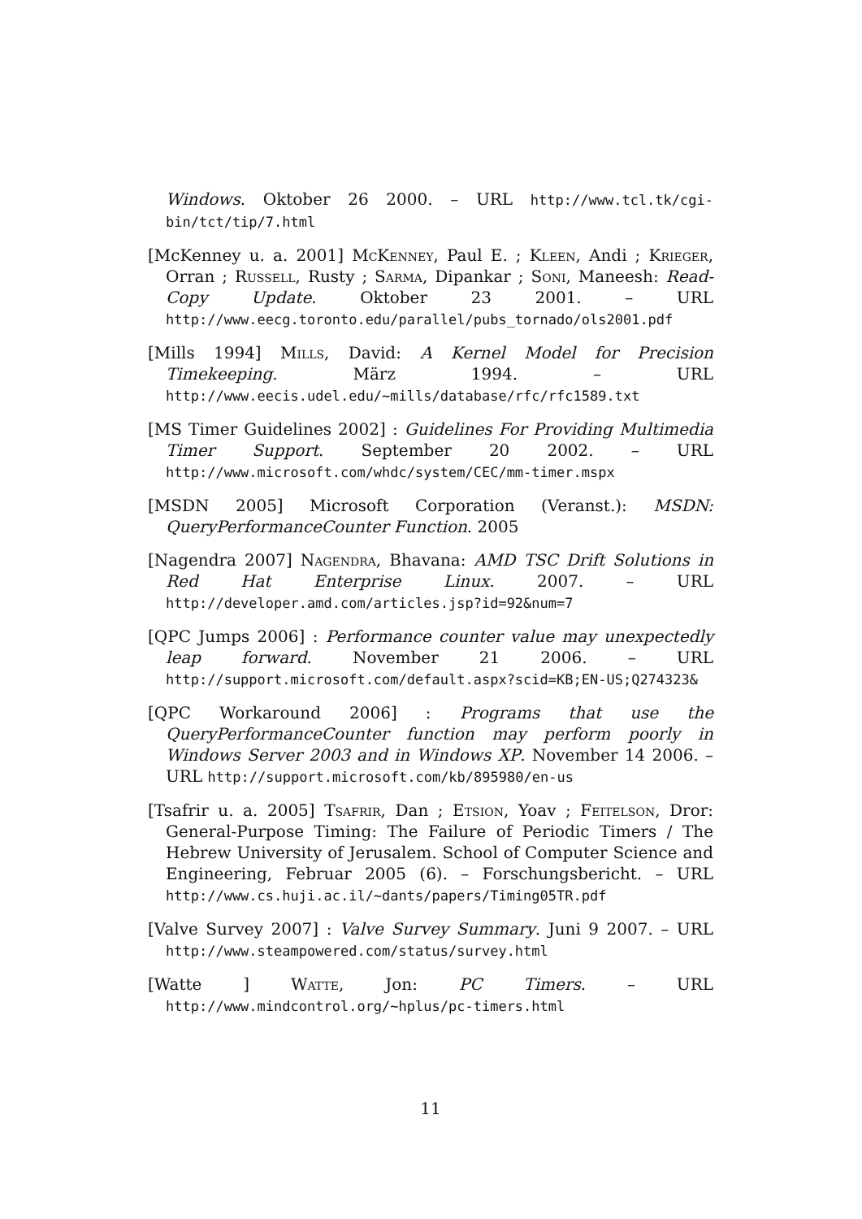Windows. Oktober 26 2000. – URL http://www.tcl.tk/cgi-bin/tct/tip/7.html
[McKenney u. a. 2001] McKenney, Paul E. ; Kleen, Andi ; Krieger, Orran ; Russell, Rusty ; Sarma, Dipankar ; Soni, Maneesh: Read-Copy Update. Oktober 23 2001. – URL http://www.eecg.toronto.edu/parallel/pubs_tornado/ols2001.pdf
[Mills 1994] Mills, David: A Kernel Model for Precision Timekeeping. März 1994. – URL http://www.eecis.udel.edu/~mills/database/rfc/rfc1589.txt
[MS Timer Guidelines 2002] : Guidelines For Providing Multimedia Timer Support. September 20 2002. – URL http://www.microsoft.com/whdc/system/CEC/mm-timer.mspx
[MSDN 2005] Microsoft Corporation (Veranst.): MSDN: QueryPerformanceCounter Function. 2005
[Nagendra 2007] Nagendra, Bhavana: AMD TSC Drift Solutions in Red Hat Enterprise Linux. 2007. – URL http://developer.amd.com/articles.jsp?id=92&num=7
[QPC Jumps 2006] : Performance counter value may unexpectedly leap forward. November 21 2006. – URL http://support.microsoft.com/default.aspx?scid=KB;EN-US;Q274323&
[QPC Workaround 2006] : Programs that use the QueryPerformanceCounter function may perform poorly in Windows Server 2003 and in Windows XP. November 14 2006. – URL http://support.microsoft.com/kb/895980/en-us
[Tsafrir u. a. 2005] Tsafrir, Dan ; Etsion, Yoav ; Feitelson, Dror: General-Purpose Timing: The Failure of Periodic Timers / The Hebrew University of Jerusalem. School of Computer Science and Engineering, Februar 2005 (6). – Forschungsbericht. – URL http://www.cs.huji.ac.il/~dants/papers/Timing05TR.pdf
[Valve Survey 2007] : Valve Survey Summary. Juni 9 2007. – URL http://www.steampowered.com/status/survey.html
[Watte ] Watte, Jon: PC Timers. – URL http://www.mindcontrol.org/~hplus/pc-timers.html
11